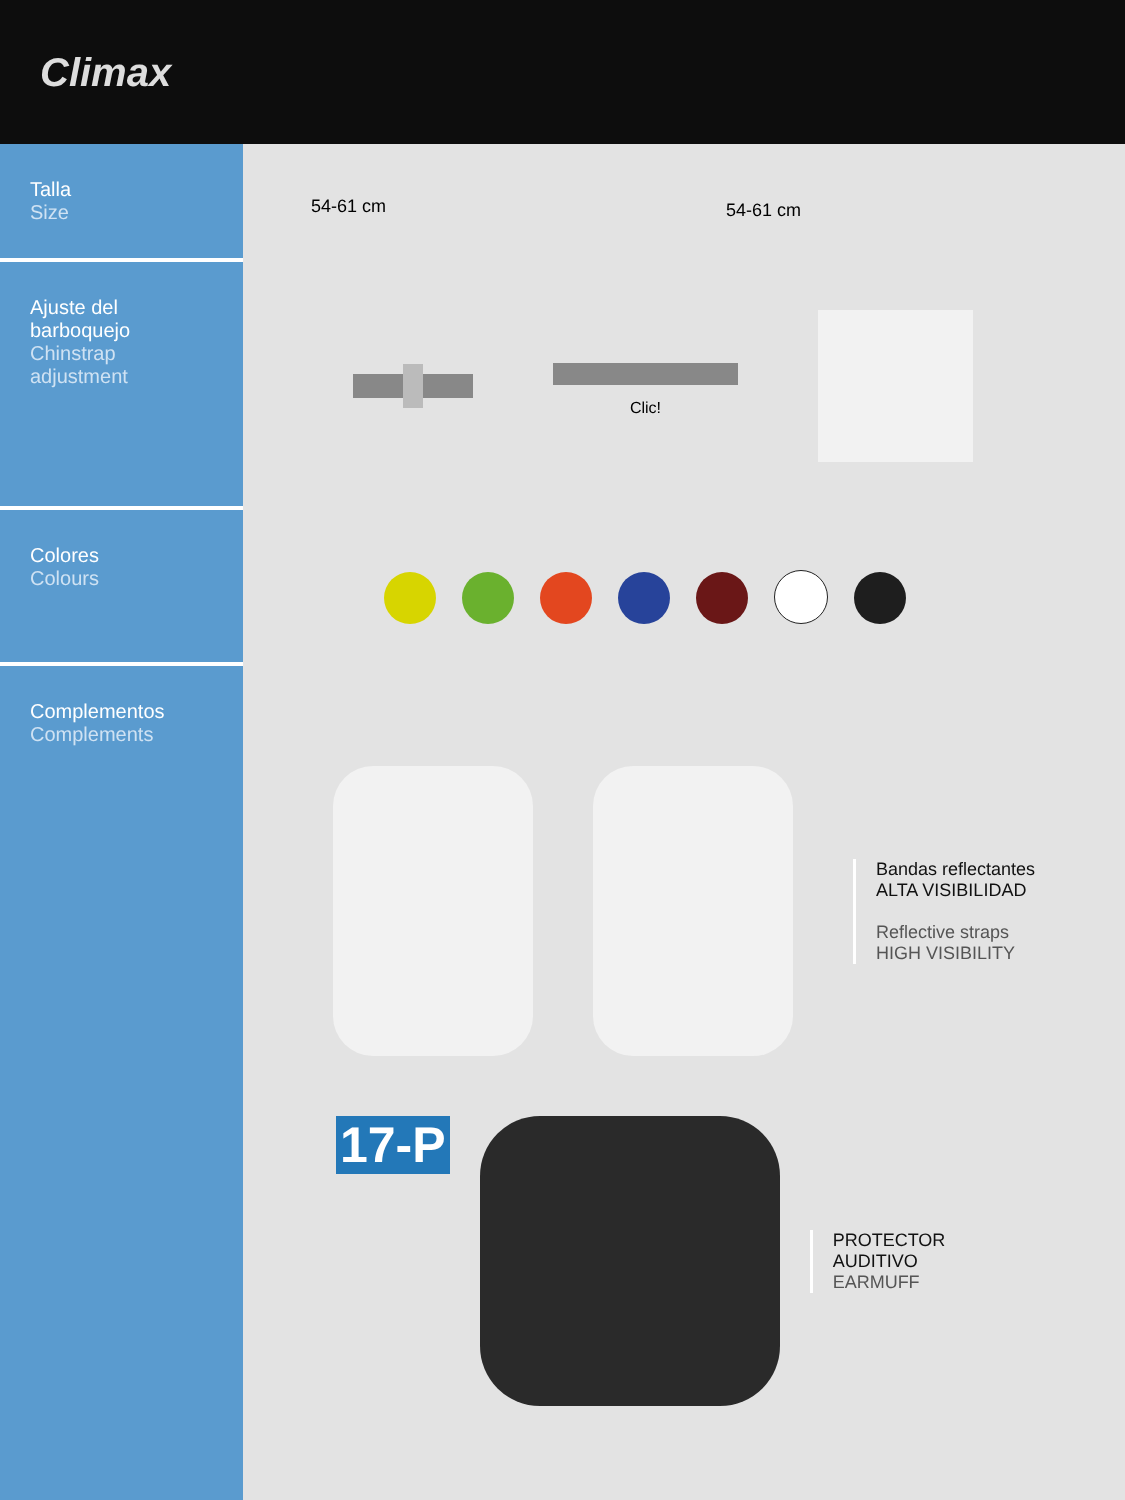Climax
Talla
Size
54-61 cm 54-61 cm
Ajuste del barboquejo
Chinstrap adjustment
Clic!
Colores
Colours
Complementos
Complements
Bandas reflectantes
ALTA VISIBILIDAD
Reflective straps
HIGH VISIBILITY
17-P
PROTECTOR
AUDITIVO
EARMUFF